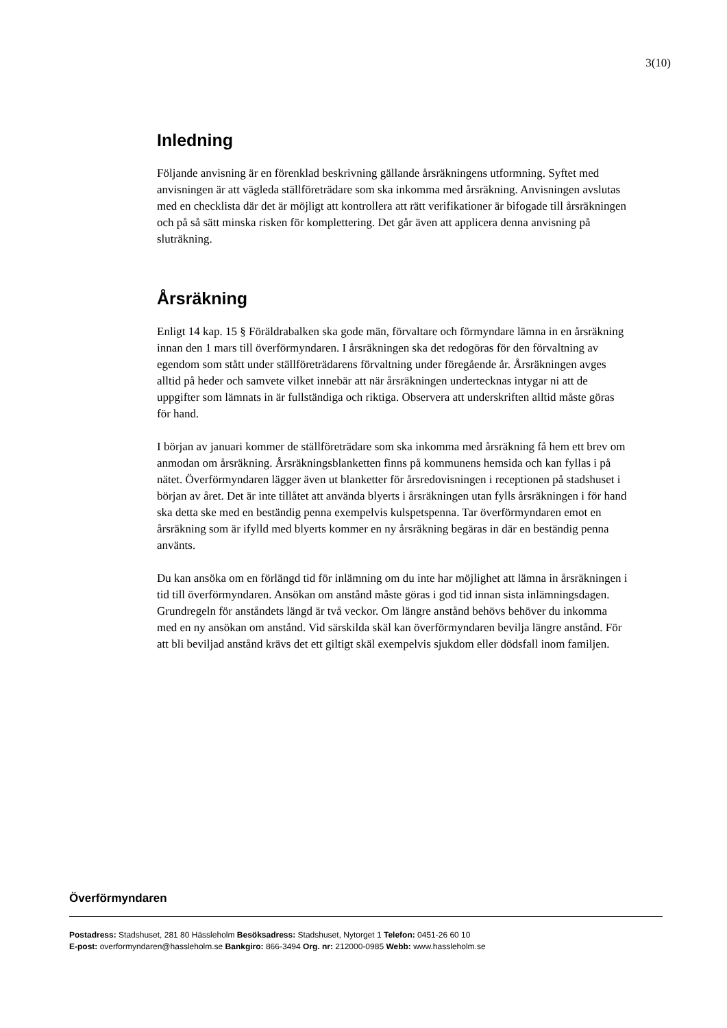3(10)
Inledning
Följande anvisning är en förenklad beskrivning gällande årsräkningens utformning. Syftet med anvisningen är att vägleda ställföreträdare som ska inkomma med årsräkning. Anvisningen avslutas med en checklista där det är möjligt att kontrollera att rätt verifikationer är bifogade till årsräkningen och på så sätt minska risken för komplettering. Det går även att applicera denna anvisning på sluträkning.
Årsräkning
Enligt 14 kap. 15 § Föräldrabalken ska gode män, förvaltare och förmyndare lämna in en årsräkning innan den 1 mars till överförmyndaren. I årsräkningen ska det redogöras för den förvaltning av egendom som stått under ställföreträdarens förvaltning under föregående år. Årsräkningen avges alltid på heder och samvete vilket innebär att när årsräkningen undertecknas intygar ni att de uppgifter som lämnats in är fullständiga och riktiga. Observera att underskriften alltid måste göras för hand.
I början av januari kommer de ställföreträdare som ska inkomma med årsräkning få hem ett brev om anmodan om årsräkning. Årsräkningsblanketten finns på kommunens hemsida och kan fyllas i på nätet. Överförmyndaren lägger även ut blanketter för årsredovisningen i receptionen på stadshuset i början av året. Det är inte tillåtet att använda blyerts i årsräkningen utan fylls årsräkningen i för hand ska detta ske med en beständig penna exempelvis kulspetspenna. Tar överförmyndaren emot en årsräkning som är ifylld med blyerts kommer en ny årsräkning begäras in där en beständig penna använts.
Du kan ansöka om en förlängd tid för inlämning om du inte har möjlighet att lämna in årsräkningen i tid till överförmyndaren. Ansökan om anstånd måste göras i god tid innan sista inlämningsdagen. Grundregeln för anståndets längd är två veckor. Om längre anstånd behövs behöver du inkomma med en ny ansökan om anstånd. Vid särskilda skäl kan överförmyndaren bevilja längre anstånd. För att bli beviljad anstånd krävs det ett giltigt skäl exempelvis sjukdom eller dödsfall inom familjen.
Överförmyndaren
Postadress: Stadshuset, 281 80 Hässleholm Besöksadress: Stadshuset, Nytorget 1 Telefon: 0451-26 60 10
E-post: overformyndaren@hassleholm.se Bankgiro: 866-3494 Org. nr: 212000-0985 Webb: www.hassleholm.se